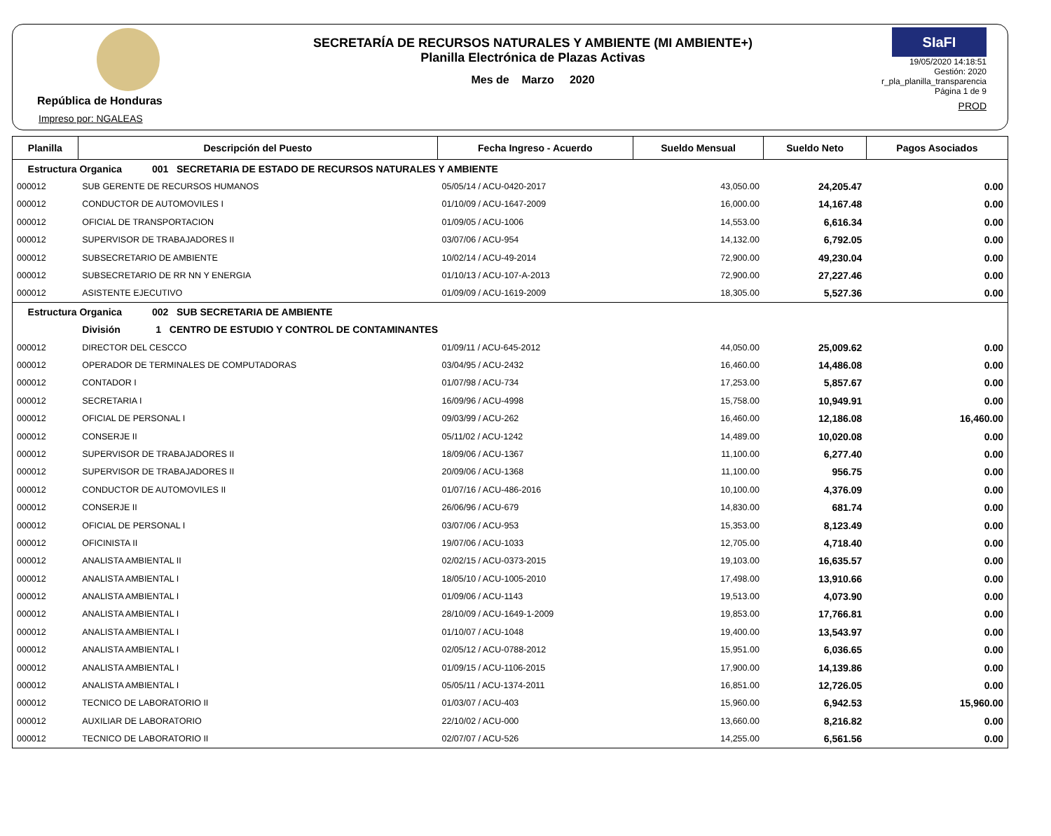República de Honduras
Impreso por: NGALEAS
SECRETARÍA DE RECURSOS NATURALES Y AMBIENTE (MI AMBIENTE+)
Planilla Electrónica de Plazas Activas
Mes de Marzo 2020
SIaFI
19/05/2020 14:18:51
Gestión: 2020
r_pla_planilla_transparencia
Página 1 de 9
PROD
| Planilla | Descripción del Puesto | Fecha Ingreso - Acuerdo | Sueldo Mensual | Sueldo Neto | Pagos Asociados |
| --- | --- | --- | --- | --- | --- |
| Estructura Organica 001 SECRETARIA DE ESTADO DE RECURSOS NATURALES Y AMBIENTE | | | | | |
| 000012 | SUB GERENTE DE RECURSOS HUMANOS | 05/05/14 / ACU-0420-2017 | 43,050.00 | 24,205.47 | 0.00 |
| 000012 | CONDUCTOR DE AUTOMOVILES I | 01/10/09 / ACU-1647-2009 | 16,000.00 | 14,167.48 | 0.00 |
| 000012 | OFICIAL DE TRANSPORTACION | 01/09/05 / ACU-1006 | 14,553.00 | 6,616.34 | 0.00 |
| 000012 | SUPERVISOR DE TRABAJADORES II | 03/07/06 / ACU-954 | 14,132.00 | 6,792.05 | 0.00 |
| 000012 | SUBSECRETARIO DE AMBIENTE | 10/02/14 / ACU-49-2014 | 72,900.00 | 49,230.04 | 0.00 |
| 000012 | SUBSECRETARIO DE RR NN Y ENERGIA | 01/10/13 / ACU-107-A-2013 | 72,900.00 | 27,227.46 | 0.00 |
| 000012 | ASISTENTE EJECUTIVO | 01/09/09 / ACU-1619-2009 | 18,305.00 | 5,527.36 | 0.00 |
| Estructura Organica 002 SUB SECRETARIA DE AMBIENTE | | | | | |
| División 1 CENTRO DE ESTUDIO Y CONTROL DE CONTAMINANTES | | | | | |
| 000012 | DIRECTOR DEL CESCCO | 01/09/11 / ACU-645-2012 | 44,050.00 | 25,009.62 | 0.00 |
| 000012 | OPERADOR DE TERMINALES DE COMPUTADORAS | 03/04/95 / ACU-2432 | 16,460.00 | 14,486.08 | 0.00 |
| 000012 | CONTADOR I | 01/07/98 / ACU-734 | 17,253.00 | 5,857.67 | 0.00 |
| 000012 | SECRETARIA I | 16/09/96 / ACU-4998 | 15,758.00 | 10,949.91 | 0.00 |
| 000012 | OFICIAL DE PERSONAL I | 09/03/99 / ACU-262 | 16,460.00 | 12,186.08 | 16,460.00 |
| 000012 | CONSERJE II | 05/11/02 / ACU-1242 | 14,489.00 | 10,020.08 | 0.00 |
| 000012 | SUPERVISOR DE TRABAJADORES II | 18/09/06 / ACU-1367 | 11,100.00 | 6,277.40 | 0.00 |
| 000012 | SUPERVISOR DE TRABAJADORES II | 20/09/06 / ACU-1368 | 11,100.00 | 956.75 | 0.00 |
| 000012 | CONDUCTOR DE AUTOMOVILES II | 01/07/16 / ACU-486-2016 | 10,100.00 | 4,376.09 | 0.00 |
| 000012 | CONSERJE II | 26/06/96 / ACU-679 | 14,830.00 | 681.74 | 0.00 |
| 000012 | OFICIAL DE PERSONAL I | 03/07/06 / ACU-953 | 15,353.00 | 8,123.49 | 0.00 |
| 000012 | OFICINISTA II | 19/07/06 / ACU-1033 | 12,705.00 | 4,718.40 | 0.00 |
| 000012 | ANALISTA AMBIENTAL II | 02/02/15 / ACU-0373-2015 | 19,103.00 | 16,635.57 | 0.00 |
| 000012 | ANALISTA AMBIENTAL I | 18/05/10 / ACU-1005-2010 | 17,498.00 | 13,910.66 | 0.00 |
| 000012 | ANALISTA AMBIENTAL I | 01/09/06 / ACU-1143 | 19,513.00 | 4,073.90 | 0.00 |
| 000012 | ANALISTA AMBIENTAL I | 28/10/09 / ACU-1649-1-2009 | 19,853.00 | 17,766.81 | 0.00 |
| 000012 | ANALISTA AMBIENTAL I | 01/10/07 / ACU-1048 | 19,400.00 | 13,543.97 | 0.00 |
| 000012 | ANALISTA AMBIENTAL I | 02/05/12 / ACU-0788-2012 | 15,951.00 | 6,036.65 | 0.00 |
| 000012 | ANALISTA AMBIENTAL I | 01/09/15 / ACU-1106-2015 | 17,900.00 | 14,139.86 | 0.00 |
| 000012 | ANALISTA AMBIENTAL I | 05/05/11 / ACU-1374-2011 | 16,851.00 | 12,726.05 | 0.00 |
| 000012 | TECNICO DE LABORATORIO II | 01/03/07 / ACU-403 | 15,960.00 | 6,942.53 | 15,960.00 |
| 000012 | AUXILIAR DE LABORATORIO | 22/10/02 / ACU-000 | 13,660.00 | 8,216.82 | 0.00 |
| 000012 | TECNICO DE LABORATORIO II | 02/07/07 / ACU-526 | 14,255.00 | 6,561.56 | 0.00 |